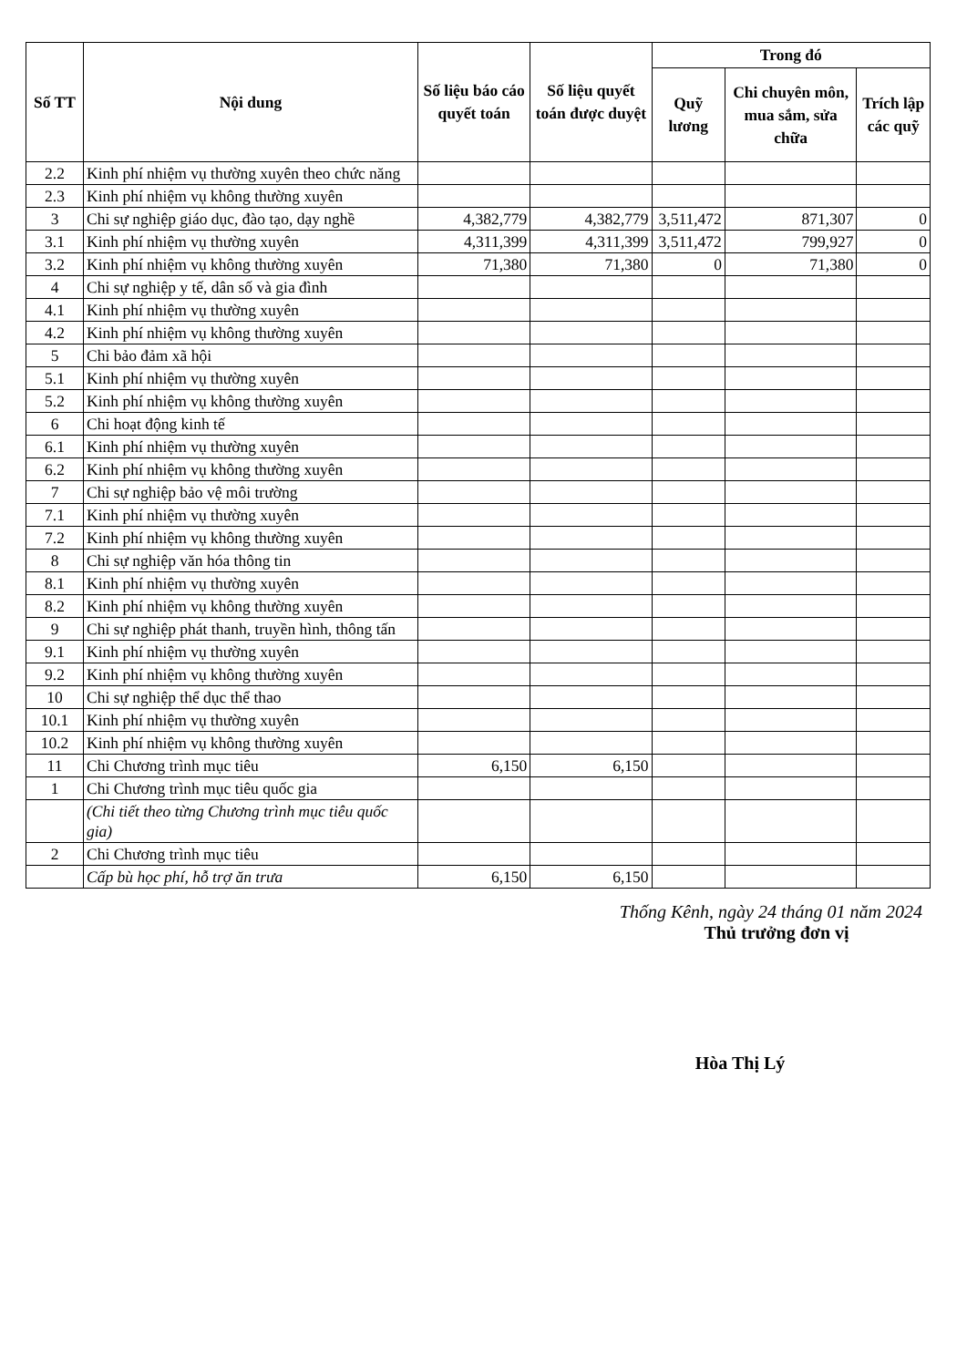| Số TT | Nội dung | Số liệu báo cáo quyết toán | Số liệu quyết toán được duyệt | Trong đó | | |
| --- | --- | --- | --- | --- | --- | --- |
| | | | | Quỹ lương | Chi chuyên môn, mua sắm, sửa chữa | Trích lập các quỹ |
| 2.2 | Kinh phí nhiệm vụ thường xuyên theo chức năng | | | | | |
| 2.3 | Kinh phí nhiệm vụ không thường xuyên | | | | | |
| 3 | Chi sự nghiệp giáo dục, đào tạo, dạy nghề | 4,382,779 | 4,382,779 | 3,511,472 | 871,307 | 0 |
| 3.1 | Kinh phí nhiệm vụ thường xuyên | 4,311,399 | 4,311,399 | 3,511,472 | 799,927 | 0 |
| 3.2 | Kinh phí nhiệm vụ không thường xuyên | 71,380 | 71,380 | 0 | 71,380 | 0 |
| 4 | Chi sự nghiệp y tế, dân số và gia đình | | | | | |
| 4.1 | Kinh phí nhiệm vụ thường xuyên | | | | | |
| 4.2 | Kinh phí nhiệm vụ không thường xuyên | | | | | |
| 5 | Chi bảo đảm xã hội | | | | | |
| 5.1 | Kinh phí nhiệm vụ thường xuyên | | | | | |
| 5.2 | Kinh phí nhiệm vụ không thường xuyên | | | | | |
| 6 | Chi hoạt động kinh tế | | | | | |
| 6.1 | Kinh phí nhiệm vụ thường xuyên | | | | | |
| 6.2 | Kinh phí nhiệm vụ không thường xuyên | | | | | |
| 7 | Chi sự nghiệp bảo vệ môi trường | | | | | |
| 7.1 | Kinh phí nhiệm vụ thường xuyên | | | | | |
| 7.2 | Kinh phí nhiệm vụ không thường xuyên | | | | | |
| 8 | Chi sự nghiệp văn hóa thông tin | | | | | |
| 8.1 | Kinh phí nhiệm vụ thường xuyên | | | | | |
| 8.2 | Kinh phí nhiệm vụ không thường xuyên | | | | | |
| 9 | Chi sự nghiệp phát thanh, truyền hình, thông tấn | | | | | |
| 9.1 | Kinh phí nhiệm vụ thường xuyên | | | | | |
| 9.2 | Kinh phí nhiệm vụ không thường xuyên | | | | | |
| 10 | Chi sự nghiệp thể dục thể thao | | | | | |
| 10.1 | Kinh phí nhiệm vụ thường xuyên | | | | | |
| 10.2 | Kinh phí nhiệm vụ không thường xuyên | | | | | |
| 11 | Chi Chương trình mục tiêu | 6,150 | 6,150 | | | |
| 1 | Chi Chương trình mục tiêu quốc gia | | | | | |
| | (Chi tiết theo từng Chương trình mục tiêu quốc gia) | | | | | |
| 2 | Chi Chương trình mục tiêu | | | | | |
| | Cấp bù học phí, hỗ trợ ăn trưa | 6,150 | 6,150 | | | |
Thống Kênh, ngày 24 tháng 01 năm 2024
Thủ trưởng đơn vị
Hòa Thị Lý